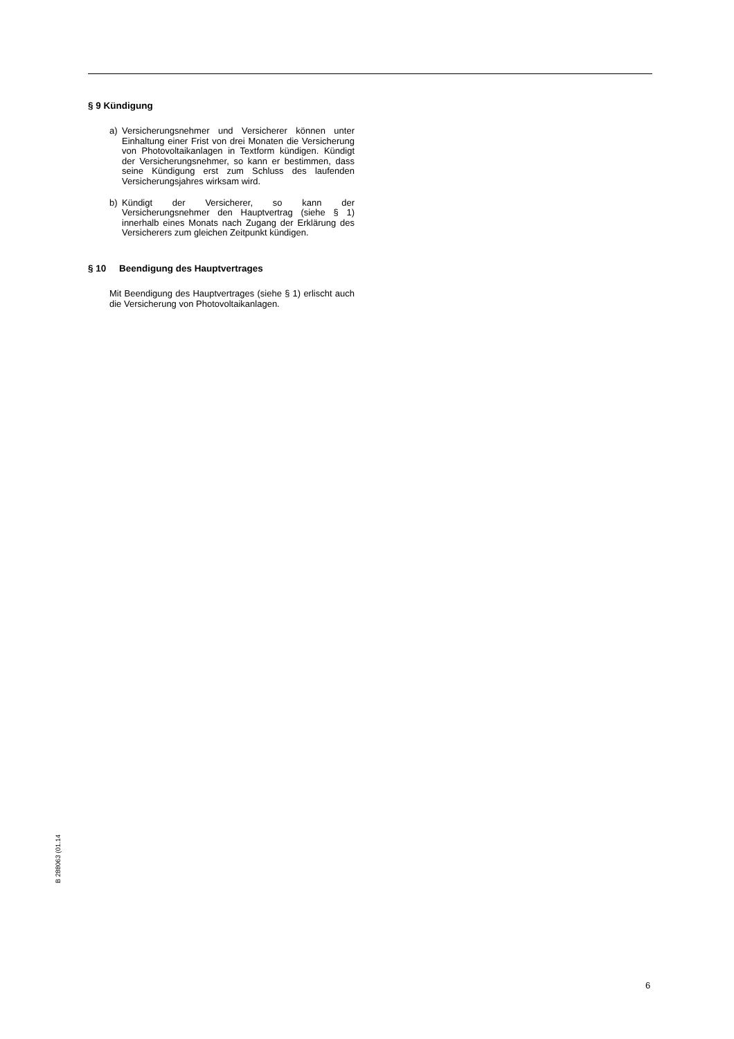§ 9 Kündigung
a) Versicherungsnehmer und Versicherer können unter Einhaltung einer Frist von drei Monaten die Versicherung von Photovoltaikanlagen in Textform kündigen. Kündigt der Versicherungsnehmer, so kann er bestimmen, dass seine Kündigung erst zum Schluss des laufenden Versicherungsjahres wirksam wird.
b) Kündigt der Versicherer, so kann der Versicherungsnehmer den Hauptvertrag (siehe § 1) innerhalb eines Monats nach Zugang der Erklärung des Versicherers zum gleichen Zeitpunkt kündigen.
§ 10 Beendigung des Hauptvertrages
Mit Beendigung des Hauptvertrages (siehe § 1) erlischt auch die Versicherung von Photovoltaikanlagen.
B 288063 (01.14
6